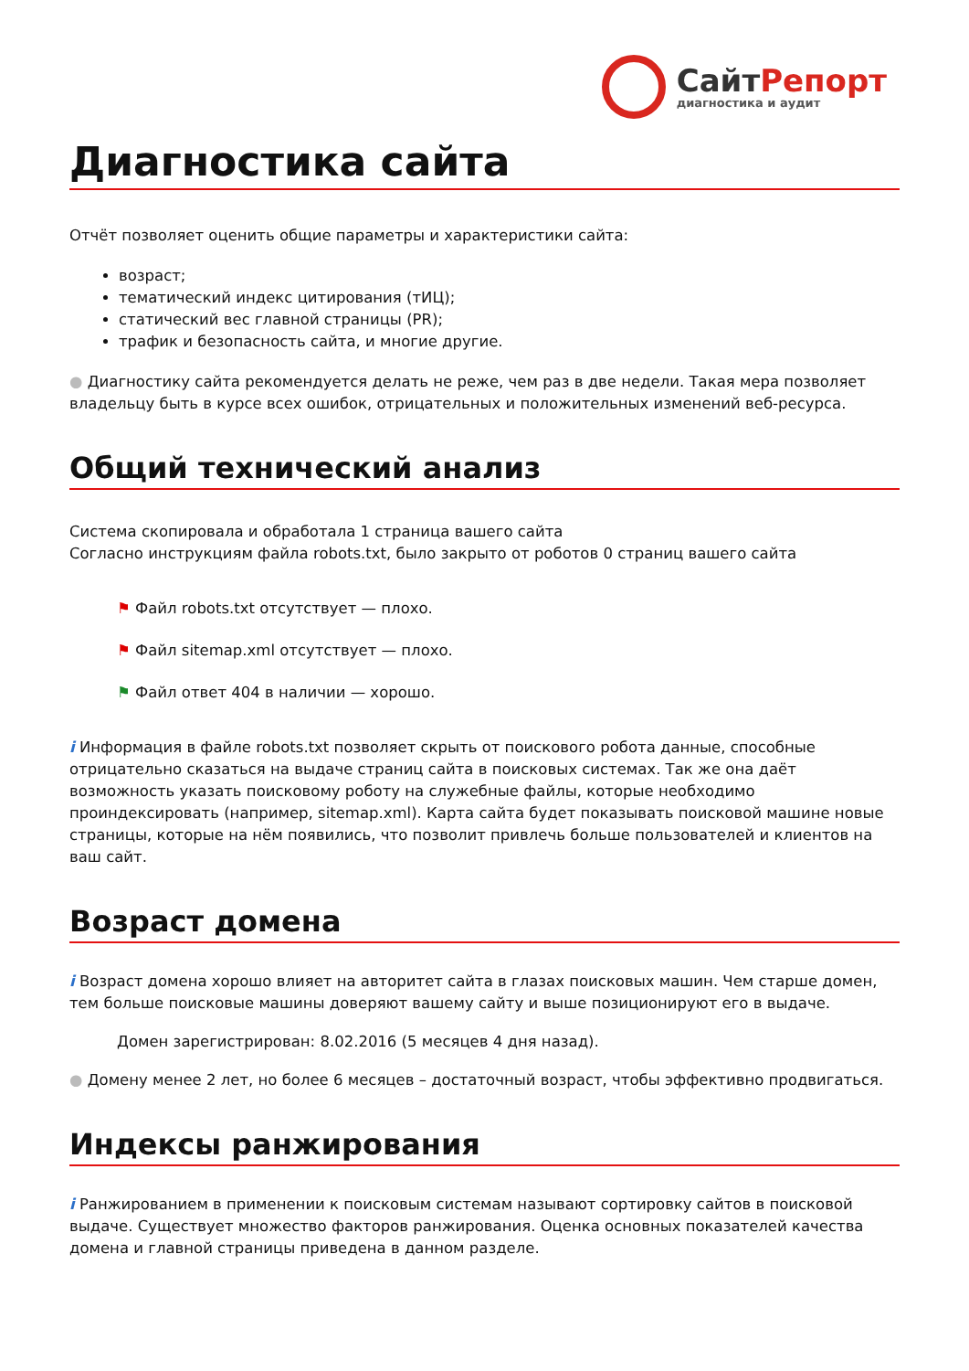СайтРепорт
диагностика и аудит
Диагностика сайта
Отчёт позволяет оценить общие параметры и характеристики сайта:
возраст;
тематический индекс цитирования (тИЦ);
статический вес главной страницы (PR);
трафик и безопасность сайта, и многие другие.
● Диагностику сайта рекомендуется делать не реже, чем раз в две недели. Такая мера позволяет владельцу быть в курсе всех ошибок, отрицательных и положительных изменений веб-ресурса.
Общий технический анализ
Система скопировала и обработала 1 страница вашего сайта
Согласно инструкциям файла robots.txt, было закрыто от роботов 0 страниц вашего сайта
⚑ Файл robots.txt отсутствует — плохо.
⚑ Файл sitemap.xml отсутствует — плохо.
⚑ Файл ответ 404 в наличии — хорошо.
i Информация в файле robots.txt позволяет скрыть от поискового робота данные, способные отрицательно сказаться на выдаче страниц сайта в поисковых системах. Так же она даёт возможность указать поисковому роботу на служебные файлы, которые необходимо проиндексировать (например, sitemap.xml). Карта сайта будет показывать поисковой машине новые страницы, которые на нём появились, что позволит привлечь больше пользователей и клиентов на ваш сайт.
Возраст домена
i Возраст домена хорошо влияет на авторитет сайта в глазах поисковых машин. Чем старше домен, тем больше поисковые машины доверяют вашему сайту и выше позиционируют его в выдаче.
Домен зарегистрирован: 8.02.2016 (5 месяцев 4 дня назад).
● Домену менее 2 лет, но более 6 месяцев – достаточный возраст, чтобы эффективно продвигаться.
Индексы ранжирования
i Ранжированием в применении к поисковым системам называют сортировку сайтов в поисковой выдаче. Существует множество факторов ранжирования. Оценка основных показателей качества домена и главной страницы приведена в данном разделе.